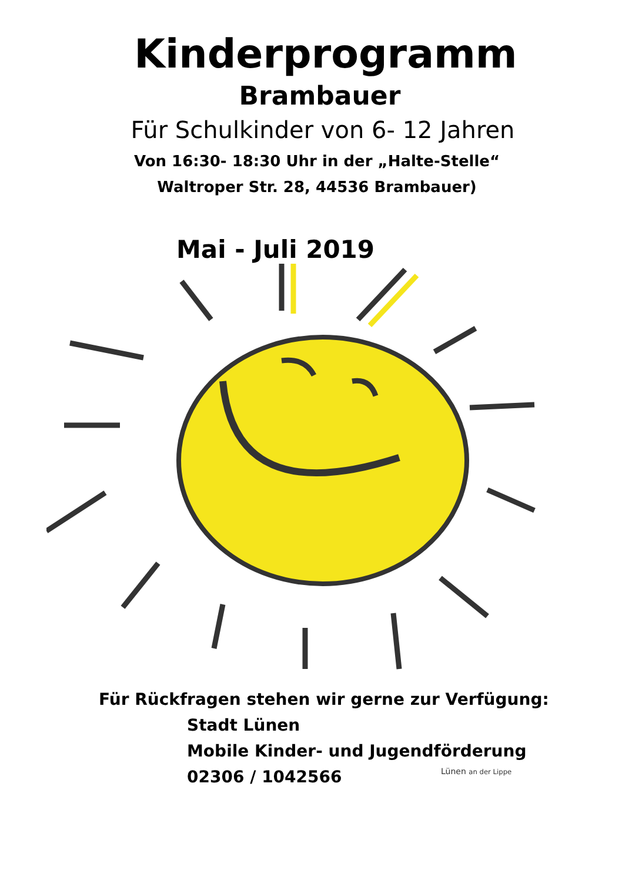Kinderprogramm
Brambauer
Für Schulkinder von 6- 12 Jahren
Von 16:30- 18:30 Uhr in der „Halte-Stelle“
Waltroper Str. 28, 44536 Brambauer)
Mai - Juli 2019
Für Rückfragen stehen wir gerne zur Verfügung:
Stadt Lünen
Mobile Kinder- und Jugendförderung
02306 / 1042566
Lünen an der Lippe